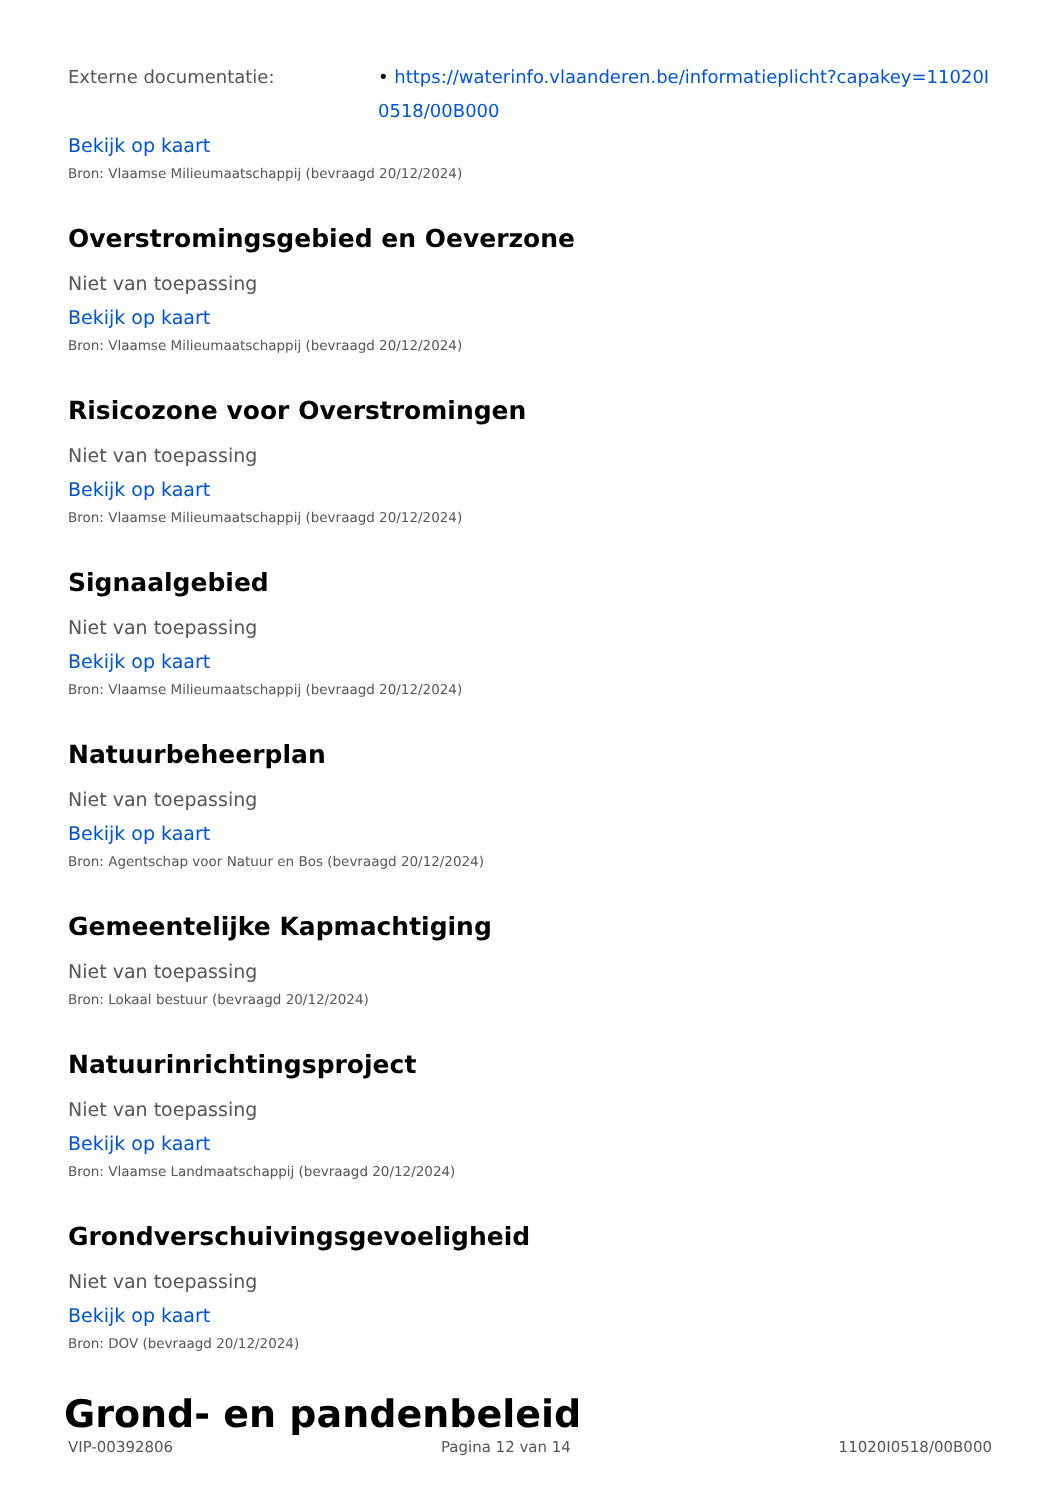Externe documentatie: • https://waterinfo.vlaanderen.be/informatieplicht?capakey=11020I0518/00B000
Bekijk op kaart
Bron: Vlaamse Milieumaatschappij (bevraagd 20/12/2024)
Overstromingsgebied en Oeverzone
Niet van toepassing
Bekijk op kaart
Bron: Vlaamse Milieumaatschappij (bevraagd 20/12/2024)
Risicozone voor Overstromingen
Niet van toepassing
Bekijk op kaart
Bron: Vlaamse Milieumaatschappij (bevraagd 20/12/2024)
Signaalgebied
Niet van toepassing
Bekijk op kaart
Bron: Vlaamse Milieumaatschappij (bevraagd 20/12/2024)
Natuurbeheerplan
Niet van toepassing
Bekijk op kaart
Bron: Agentschap voor Natuur en Bos (bevraagd 20/12/2024)
Gemeentelijke Kapmachtiging
Niet van toepassing
Bron: Lokaal bestuur (bevraagd 20/12/2024)
Natuurinrichtingsproject
Niet van toepassing
Bekijk op kaart
Bron: Vlaamse Landmaatschappij (bevraagd 20/12/2024)
Grondverschuivingsgevoeligheid
Niet van toepassing
Bekijk op kaart
Bron: DOV (bevraagd 20/12/2024)
Grond- en pandenbeleid
VIP-00392806 Pagina 12 van 14 11020I0518/00B000